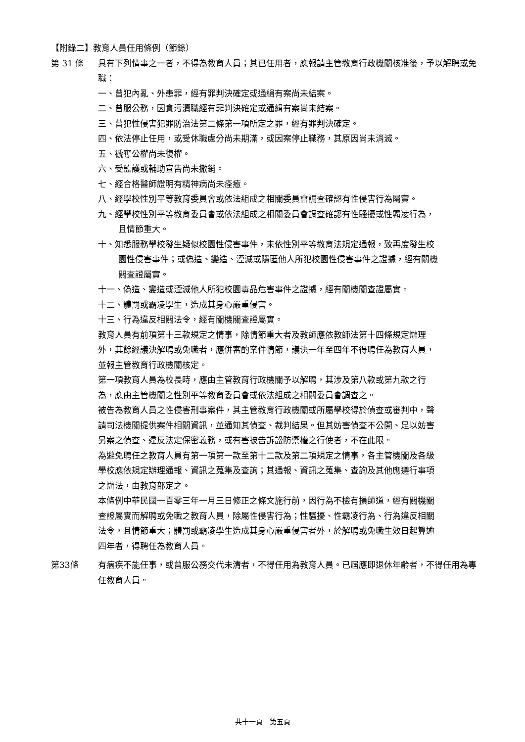【附錄二】教育人員任用條例（節錄）
第 31 條 具有下列情事之一者，不得為教育人員；其已任用者，應報請主管教育行政機關核准後，予以解聘或免職：
一、曾犯內亂、外患罪，經有罪判決確定或通緝有案尚未結案。
二、曾服公務，因貪污瀆職經有罪判決確定或通緝有案尚未結案。
三、曾犯性侵害犯罪防治法第二條第一項所定之罪，經有罪判決確定。
四、依法停止任用，或受休職處分尚未期滿，或因案停止職務，其原因尚未消滅。
五、褫奪公權尚未復權。
六、受監護或輔助宣告尚未撤銷。
七、經合格醫師證明有精神病尚未痊癒。
八、經學校性別平等教育委員會或依法組成之相關委員會調查確認有性侵害行為屬實。
九、經學校性別平等教育委員會或依法組成之相關委員會調查確認有性騷擾或性霸凌行為，且情節重大。
十、知悉服務學校發生疑似校園性侵害事件，未依性別平等教育法規定通報，致再度發生校園性侵害事件；或偽造、變造、湮滅或隱匿他人所犯校園性侵害事件之證據，經有關機關查證屬實。
十一、偽造、變造或湮滅他人所犯校園毒品危害事件之證據，經有關機關查證屬實。
十二、體罰或霸凌學生，造成其身心嚴重侵害。
十三、行為違反相關法令，經有關機關查證屬實。
教育人員有前項第十三款規定之情事，除情節重大者及教師應依教師法第十四條規定辦理外，其餘經議決解聘或免職者，應併審酌案件情節，議決一年至四年不得聘任為教育人員，並報主管教育行政機關核定。
第一項教育人員為校長時，應由主管教育行政機關予以解聘，其涉及第八款或第九款之行為，應由主管機關之性別平等教育委員會或依法組成之相關委員會調查之。
被告為教育人員之性侵害刑事案件，其主管教育行政機關或所屬學校得於偵查或審判中，聲請司法機關提供案件相關資訊，並通知其偵查、裁判結果。但其妨害偵查不公開、足以妨害另案之偵查、違反法定保密義務，或有害被告訴訟防禦權之行使者，不在此限。
為避免聘任之教育人員有第一項第一款至第十二款及第二項規定之情事，各主管機關及各級學校應依規定辦理通報、資訊之蒐集及查詢；其通報、資訊之蒐集、查詢及其他應遵行事項之辦法，由教育部定之。
本條例中華民國一百零三年一月三日修正之條文施行前，因行為不檢有損師道，經有關機關查證屬實而解聘或免職之教育人員，除屬性侵害行為；性騷擾、性霸凌行為、行為違反相關法令，且情節重大；體罰或霸凌學生造成其身心嚴重侵害者外，於解聘或免職生效日起算逾四年者，得聘任為教育人員。
第33條 有痼疾不能任事，或曾服公務交代未清者，不得任用為教育人員。已屆應即退休年齡者，不得任用為專任教育人員。
共十一頁　第五頁